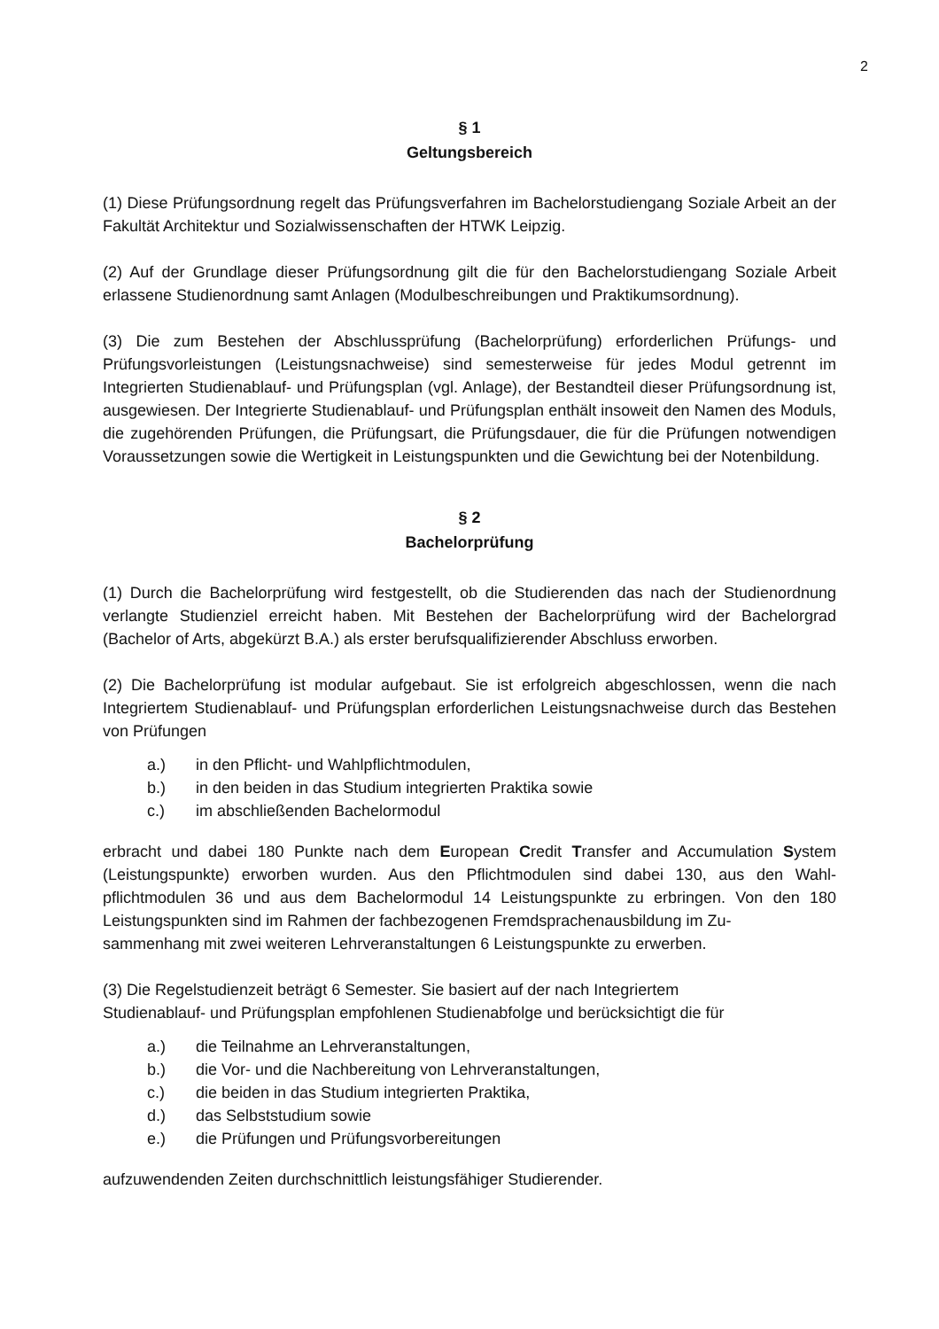2
§ 1
Geltungsbereich
(1) Diese Prüfungsordnung regelt das Prüfungsverfahren im Bachelorstudiengang Soziale Arbeit an der Fakultät Architektur und Sozialwissenschaften der HTWK Leipzig.
(2) Auf der Grundlage dieser Prüfungsordnung gilt die für den Bachelorstudiengang Soziale Arbeit erlassene Studienordnung samt Anlagen (Modulbeschreibungen und Praktikumsordnung).
(3) Die zum Bestehen der Abschlussprüfung (Bachelorprüfung) erforderlichen Prüfungs- und Prüfungsvorleistungen (Leistungsnachweise) sind semesterweise für jedes Modul getrennt im Integrierten Studienablauf- und Prüfungsplan (vgl. Anlage), der Bestandteil dieser Prüfungsordnung ist, ausgewiesen. Der Integrierte Studienablauf- und Prüfungsplan enthält insoweit den Namen des Moduls, die zugehörenden Prüfungen, die Prüfungsart, die Prüfungsdauer, die für die Prüfungen notwendigen Voraussetzungen sowie die Wertigkeit in Leistungspunkten und die Gewichtung bei der Notenbildung.
§ 2
Bachelorprüfung
(1) Durch die Bachelorprüfung wird festgestellt, ob die Studierenden das nach der Studienordnung verlangte Studienziel erreicht haben. Mit Bestehen der Bachelorprüfung wird der Bachelorgrad (Bachelor of Arts, abgekürzt B.A.) als erster berufsqualifizierender Abschluss erworben.
(2) Die Bachelorprüfung ist modular aufgebaut. Sie ist erfolgreich abgeschlossen, wenn die nach Integriertem Studienablauf- und Prüfungsplan erforderlichen Leistungsnachweise durch das Bestehen von Prüfungen
a.) in den Pflicht- und Wahlpflichtmodulen,
b.) in den beiden in das Studium integrierten Praktika sowie
c.) im abschließenden Bachelormodul
erbracht und dabei 180 Punkte nach dem European Credit Transfer and Accumulation System (Leistungspunkte) erworben wurden. Aus den Pflichtmodulen sind dabei 130, aus den Wahl- pflichtmodulen 36 und aus dem Bachelormodul 14 Leistungspunkte zu erbringen. Von den 180 Leistungspunkten sind im Rahmen der fachbezogenen Fremdsprachenausbildung im Zu-
sammenhang mit zwei weiteren Lehrveranstaltungen 6 Leistungspunkte zu erwerben.
(3) Die Regelstudienzeit beträgt 6 Semester. Sie basiert auf der nach Integriertem
Studienablauf- und Prüfungsplan empfohlenen Studienabfolge und berücksichtigt die für
a.) die Teilnahme an Lehrveranstaltungen,
b.) die Vor- und die Nachbereitung von Lehrveranstaltungen,
c.) die beiden in das Studium integrierten Praktika,
d.) das Selbststudium sowie
e.) die Prüfungen und Prüfungsvorbereitungen
aufzuwendenden Zeiten durchschnittlich leistungsfähiger Studierender.